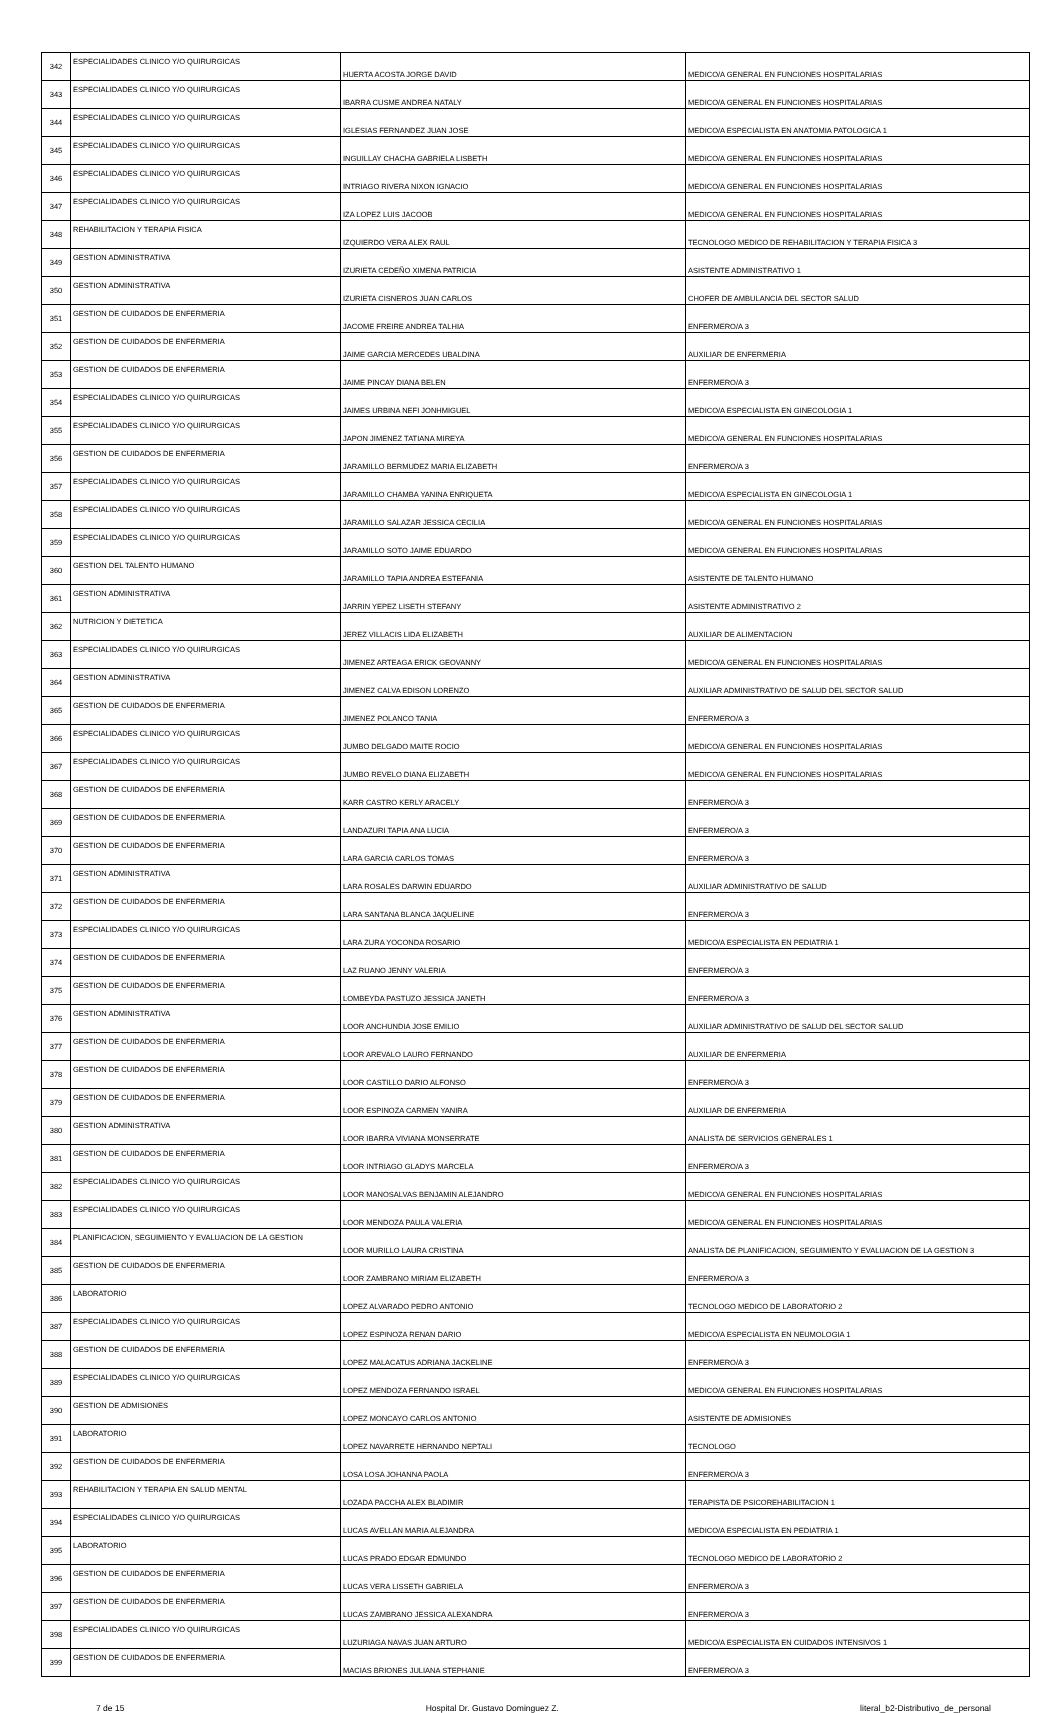| 342 | ESPECIALIDADES CLINICO Y/O QUIRURGICAS | HUERTA ACOSTA JORGE DAVID | MEDICO/A GENERAL EN FUNCIONES HOSPITALARIAS |
| 343 | ESPECIALIDADES CLINICO Y/O QUIRURGICAS | IBARRA CUSME ANDREA NATALY | MEDICO/A GENERAL EN FUNCIONES HOSPITALARIAS |
| 344 | ESPECIALIDADES CLINICO Y/O QUIRURGICAS | IGLESIAS FERNANDEZ JUAN JOSE | MEDICO/A ESPECIALISTA EN ANATOMIA PATOLOGICA 1 |
| 345 | ESPECIALIDADES CLINICO Y/O QUIRURGICAS | INGUILLAY CHACHA GABRIELA LISBETH | MEDICO/A GENERAL EN FUNCIONES HOSPITALARIAS |
| 346 | ESPECIALIDADES CLINICO Y/O QUIRURGICAS | INTRIAGO RIVERA NIXON IGNACIO | MEDICO/A GENERAL EN FUNCIONES HOSPITALARIAS |
| 347 | ESPECIALIDADES CLINICO Y/O QUIRURGICAS | IZA LOPEZ LUIS JACOOB | MEDICO/A GENERAL EN FUNCIONES HOSPITALARIAS |
| 348 | REHABILITACION Y TERAPIA FISICA | IZQUIERDO VERA ALEX RAUL | TECNOLOGO MEDICO DE REHABILITACION Y TERAPIA FISICA 3 |
| 349 | GESTION ADMINISTRATIVA | IZURIETA CEDEÑO XIMENA PATRICIA | ASISTENTE ADMINISTRATIVO 1 |
| 350 | GESTION ADMINISTRATIVA | IZURIETA CISNEROS JUAN CARLOS | CHOFER DE AMBULANCIA DEL SECTOR SALUD |
| 351 | GESTION DE CUIDADOS DE ENFERMERIA | JACOME FREIRE ANDREA TALHIA | ENFERMERO/A 3 |
| 352 | GESTION DE CUIDADOS DE ENFERMERIA | JAIME GARCIA MERCEDES UBALDINA | AUXILIAR DE ENFERMERIA |
| 353 | GESTION DE CUIDADOS DE ENFERMERIA | JAIME PINCAY DIANA BELEN | ENFERMERO/A 3 |
| 354 | ESPECIALIDADES CLINICO Y/O QUIRURGICAS | JAIMES URBINA NEFI JONHMIGUEL | MEDICO/A ESPECIALISTA EN GINECOLOGIA 1 |
| 355 | ESPECIALIDADES CLINICO Y/O QUIRURGICAS | JAPON JIMENEZ TATIANA MIREYA | MEDICO/A GENERAL EN FUNCIONES HOSPITALARIAS |
| 356 | GESTION DE CUIDADOS DE ENFERMERIA | JARAMILLO BERMUDEZ MARIA ELIZABETH | ENFERMERO/A 3 |
| 357 | ESPECIALIDADES CLINICO Y/O QUIRURGICAS | JARAMILLO CHAMBA YANINA ENRIQUETA | MEDICO/A ESPECIALISTA EN GINECOLOGIA 1 |
| 358 | ESPECIALIDADES CLINICO Y/O QUIRURGICAS | JARAMILLO SALAZAR JESSICA CECILIA | MEDICO/A GENERAL EN FUNCIONES HOSPITALARIAS |
| 359 | ESPECIALIDADES CLINICO Y/O QUIRURGICAS | JARAMILLO SOTO JAIME EDUARDO | MEDICO/A GENERAL EN FUNCIONES HOSPITALARIAS |
| 360 | GESTION DEL TALENTO HUMANO | JARAMILLO TAPIA ANDREA ESTEFANIA | ASISTENTE DE TALENTO HUMANO |
| 361 | GESTION ADMINISTRATIVA | JARRIN YEPEZ LISETH STEFANY | ASISTENTE ADMINISTRATIVO 2 |
| 362 | NUTRICION Y DIETETICA | JEREZ VILLACIS LIDA ELIZABETH | AUXILIAR DE ALIMENTACION |
| 363 | ESPECIALIDADES CLINICO Y/O QUIRURGICAS | JIMENEZ ARTEAGA ERICK GEOVANNY | MEDICO/A GENERAL EN FUNCIONES HOSPITALARIAS |
| 364 | GESTION ADMINISTRATIVA | JIMENEZ CALVA EDISON LORENZO | AUXILIAR ADMINISTRATIVO DE SALUD DEL SECTOR SALUD |
| 365 | GESTION DE CUIDADOS DE ENFERMERIA | JIMENEZ POLANCO TANIA | ENFERMERO/A 3 |
| 366 | ESPECIALIDADES CLINICO Y/O QUIRURGICAS | JUMBO DELGADO MAITE ROCIO | MEDICO/A GENERAL EN FUNCIONES HOSPITALARIAS |
| 367 | ESPECIALIDADES CLINICO Y/O QUIRURGICAS | JUMBO REVELO DIANA ELIZABETH | MEDICO/A GENERAL EN FUNCIONES HOSPITALARIAS |
| 368 | GESTION DE CUIDADOS DE ENFERMERIA | KARR CASTRO KERLY ARACELY | ENFERMERO/A 3 |
| 369 | GESTION DE CUIDADOS DE ENFERMERIA | LANDAZURI TAPIA ANA LUCIA | ENFERMERO/A 3 |
| 370 | GESTION DE CUIDADOS DE ENFERMERIA | LARA GARCIA CARLOS TOMAS | ENFERMERO/A 3 |
| 371 | GESTION ADMINISTRATIVA | LARA ROSALES DARWIN EDUARDO | AUXILIAR ADMINISTRATIVO DE SALUD |
| 372 | GESTION DE CUIDADOS DE ENFERMERIA | LARA SANTANA BLANCA JAQUELINE | ENFERMERO/A 3 |
| 373 | ESPECIALIDADES CLINICO Y/O QUIRURGICAS | LARA ZURA YOCONDA ROSARIO | MEDICO/A ESPECIALISTA EN PEDIATRIA 1 |
| 374 | GESTION DE CUIDADOS DE ENFERMERIA | LAZ RUANO JENNY VALERIA | ENFERMERO/A 3 |
| 375 | GESTION DE CUIDADOS DE ENFERMERIA | LOMBEYDA PASTUZO JESSICA JANETH | ENFERMERO/A 3 |
| 376 | GESTION ADMINISTRATIVA | LOOR ANCHUNDIA JOSE EMILIO | AUXILIAR ADMINISTRATIVO DE SALUD DEL SECTOR SALUD |
| 377 | GESTION DE CUIDADOS DE ENFERMERIA | LOOR AREVALO LAURO FERNANDO | AUXILIAR DE ENFERMERIA |
| 378 | GESTION DE CUIDADOS DE ENFERMERIA | LOOR CASTILLO DARIO ALFONSO | ENFERMERO/A 3 |
| 379 | GESTION DE CUIDADOS DE ENFERMERIA | LOOR ESPINOZA CARMEN YANIRA | AUXILIAR DE ENFERMERIA |
| 380 | GESTION ADMINISTRATIVA | LOOR IBARRA VIVIANA MONSERRATE | ANALISTA DE SERVICIOS GENERALES 1 |
| 381 | GESTION DE CUIDADOS DE ENFERMERIA | LOOR INTRIAGO GLADYS MARCELA | ENFERMERO/A 3 |
| 382 | ESPECIALIDADES CLINICO Y/O QUIRURGICAS | LOOR MANOSALVAS BENJAMIN ALEJANDRO | MEDICO/A GENERAL EN FUNCIONES HOSPITALARIAS |
| 383 | ESPECIALIDADES CLINICO Y/O QUIRURGICAS | LOOR MENDOZA PAULA VALERIA | MEDICO/A GENERAL EN FUNCIONES HOSPITALARIAS |
| 384 | PLANIFICACION, SEGUIMIENTO Y EVALUACION DE LA GESTION | LOOR MURILLO LAURA CRISTINA | ANALISTA DE PLANIFICACION, SEGUIMIENTO Y EVALUACION DE LA GESTION 3 |
| 385 | GESTION DE CUIDADOS DE ENFERMERIA | LOOR ZAMBRANO MIRIAM ELIZABETH | ENFERMERO/A 3 |
| 386 | LABORATORIO | LOPEZ ALVARADO PEDRO ANTONIO | TECNOLOGO MEDICO DE LABORATORIO 2 |
| 387 | ESPECIALIDADES CLINICO Y/O QUIRURGICAS | LOPEZ ESPINOZA RENAN DARIO | MEDICO/A ESPECIALISTA EN NEUMOLOGIA 1 |
| 388 | GESTION DE CUIDADOS DE ENFERMERIA | LOPEZ MALACATUS ADRIANA JACKELINE | ENFERMERO/A 3 |
| 389 | ESPECIALIDADES CLINICO Y/O QUIRURGICAS | LOPEZ MENDOZA FERNANDO ISRAEL | MEDICO/A GENERAL EN FUNCIONES HOSPITALARIAS |
| 390 | GESTION DE ADMISIONES | LOPEZ MONCAYO CARLOS ANTONIO | ASISTENTE DE ADMISIONES |
| 391 | LABORATORIO | LOPEZ NAVARRETE HERNANDO NEPTALI | TECNOLOGO |
| 392 | GESTION DE CUIDADOS DE ENFERMERIA | LOSA LOSA JOHANNA PAOLA | ENFERMERO/A 3 |
| 393 | REHABILITACION Y TERAPIA EN SALUD MENTAL | LOZADA PACCHA ALEX BLADIMIR | TERAPISTA DE PSICOREHABILITACION 1 |
| 394 | ESPECIALIDADES CLINICO Y/O QUIRURGICAS | LUCAS AVELLAN MARIA ALEJANDRA | MEDICO/A ESPECIALISTA EN PEDIATRIA 1 |
| 395 | LABORATORIO | LUCAS PRADO EDGAR EDMUNDO | TECNOLOGO MEDICO DE LABORATORIO 2 |
| 396 | GESTION DE CUIDADOS DE ENFERMERIA | LUCAS VERA LISSETH GABRIELA | ENFERMERO/A 3 |
| 397 | GESTION DE CUIDADOS DE ENFERMERIA | LUCAS ZAMBRANO JESSICA ALEXANDRA | ENFERMERO/A 3 |
| 398 | ESPECIALIDADES CLINICO Y/O QUIRURGICAS | LUZURIAGA NAVAS JUAN ARTURO | MEDICO/A ESPECIALISTA EN CUIDADOS INTENSIVOS 1 |
| 399 | GESTION DE CUIDADOS DE ENFERMERIA | MACIAS BRIONES JULIANA STEPHANIE | ENFERMERO/A 3 |
7 de 15 Hospital Dr. Gustavo Dominguez Z. literal_b2-Distributivo_de_personal